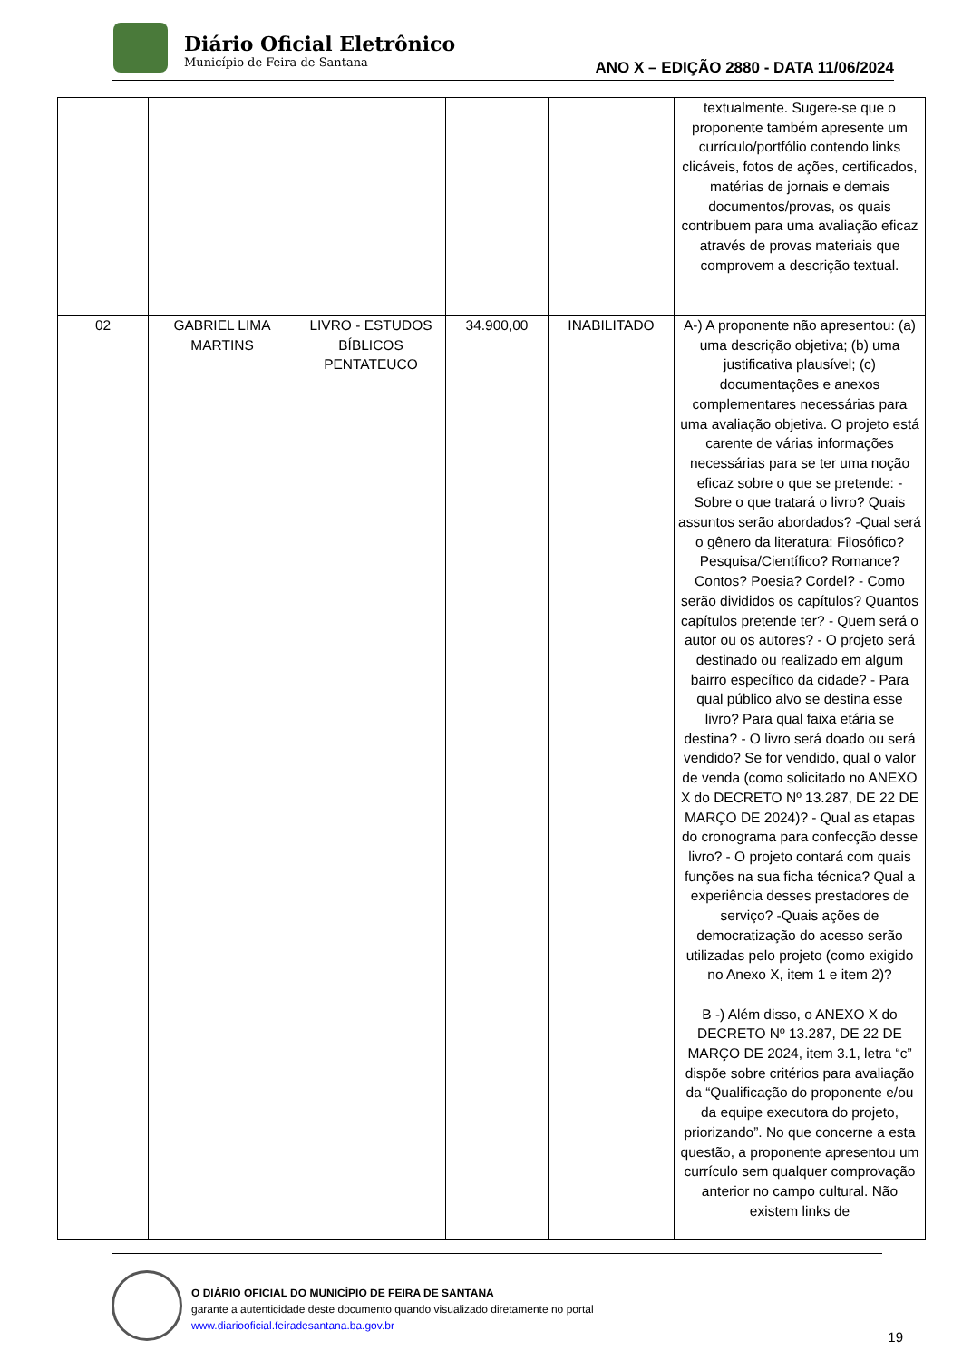Diário Oficial Eletrônico
Município de Feira de Santana
ANO X – EDIÇÃO 2880 - DATA 11/06/2024
| | | | | | textualmente. Sugere-se que o proponente também apresente um currículo/portfólio contendo links clicáveis, fotos de ações, certificados, matérias de jornais e demais documentos/provas, os quais contribuem para uma avaliação eficaz através de provas materiais que comprovem a descrição textual. |
| 02 | GABRIEL LIMA MARTINS | LIVRO - ESTUDOS BÍBLICOS PENTATEUCO | 34.900,00 | INABILITADO | A-) A proponente não apresentou: (a) uma descrição objetiva; (b) uma justificativa plausível; (c) documentações e anexos complementares necessárias para uma avaliação objetiva. O projeto está carente de várias informações necessárias para se ter uma noção eficaz sobre o que se pretende: - Sobre o que tratará o livro? Quais assuntos serão abordados? -Qual será o gênero da literatura: Filosófico? Pesquisa/Científico? Romance? Contos? Poesia? Cordel? - Como serão divididos os capítulos? Quantos capítulos pretende ter? - Quem será o autor ou os autores? - O projeto será destinado ou realizado em algum bairro específico da cidade? - Para qual público alvo se destina esse livro? Para qual faixa etária se destina? - O livro será doado ou será vendido? Se for vendido, qual o valor de venda (como solicitado no ANEXO X do DECRETO Nº 13.287, DE 22 DE MARÇO DE 2024)? - Qual as etapas do cronograma para confecção desse livro? - O projeto contará com quais funções na sua ficha técnica? Qual a experiência desses prestadores de serviço? -Quais ações de democratização do acesso serão utilizadas pelo projeto (como exigido no Anexo X, item 1 e item 2)? B -) Além disso, o ANEXO X do DECRETO Nº 13.287, DE 22 DE MARÇO DE 2024, item 3.1, letra “c” dispõe sobre critérios para avaliação da “Qualificação do proponente e/ou da equipe executora do projeto, priorizando”. No que concerne a esta questão, a proponente apresentou um currículo sem qualquer comprovação anterior no campo cultural. Não existem links de |
O DIÁRIO OFICIAL DO MUNICÍPIO DE FEIRA DE SANTANA
garante a autenticidade deste documento quando visualizado diretamente no portal
www.diariooficial.feiradesantana.ba.gov.br
19